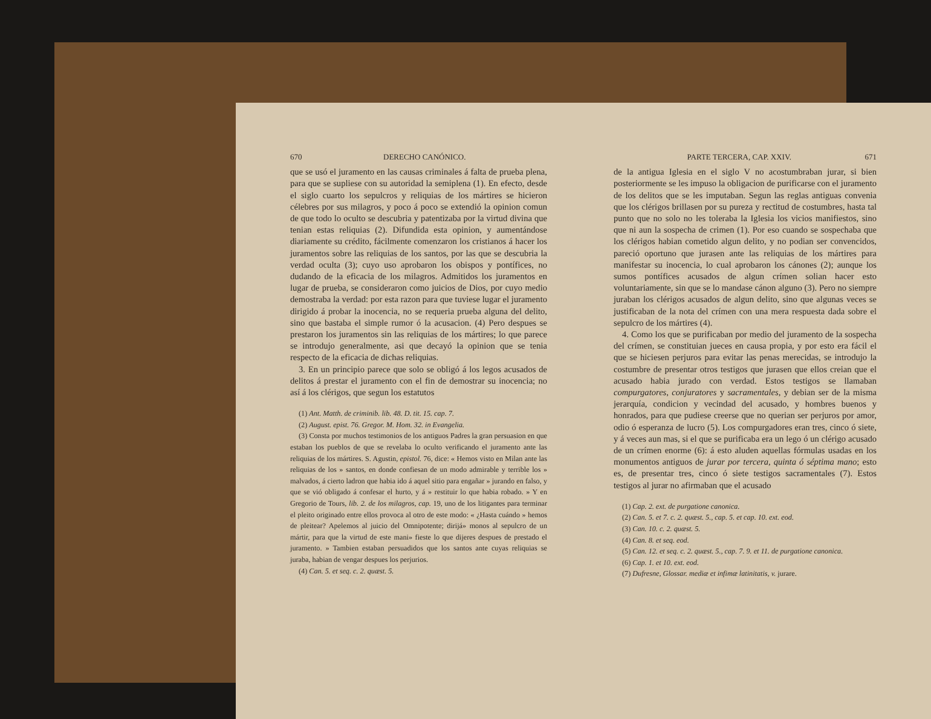670 DERECHO CANÓNICO.
que se usó el juramento en las causas criminales á falta de prueba plena, para que se supliese con su autoridad la semiplena (1). En efecto, desde el siglo cuarto los sepulcros y reliquias de los mártires se hicieron célebres por sus milagros, y poco á poco se extendió la opinion comun de que todo lo oculto se descubria y patentizaba por la virtud divina que tenian estas reliquias (2). Difundida esta opinion, y aumentándose diariamente su crédito, fácilmente comenzaron los cristianos á hacer los juramentos sobre las reliquias de los santos, por las que se descubria la verdad oculta (3); cuyo uso aprobaron los obispos y pontífices, no dudando de la eficacia de los milagros. Admitidos los juramentos en lugar de prueba, se consideraron como juicios de Dios, por cuyo medio demostraba la verdad: por esta razon para que tuviese lugar el juramento dirigido á probar la inocencia, no se requeria prueba alguna del delito, sino que bastaba el simple rumor ó la acusacion. (4) Pero despues se prestaron los juramentos sin las reliquias de los mártires; lo que parece se introdujo generalmente, asi que decayó la opinion que se tenia respecto de la eficacia de dichas reliquias.
3. En un principio parece que solo se obligó á los legos acusados de delitos á prestar el juramento con el fin de demostrar su inocencia; no así á los clérigos, que segun los estatutos
(1) Ant. Matth. de criminib. lib. 48. D. tit. 15. cap. 7.
(2) August. epist. 76. Gregor. M. Hom. 32. in Evangelia.
(3) Consta por muchos testimonios de los antiguos Padres la gran persuasion en que estaban los pueblos de que se revelaba lo oculto verificando el juramento ante las reliquias de los mártires. S. Agustin, epistol. 76, dice: « Hemos visto en Milan ante las reliquias de los » santos, en donde confiesan de un modo admirable y terrible los » malvados, á cierto ladron que habia ido á aquel sitio para engañar » jurando en falso, y que se vió obligado á confesar el hurto, y á » restituir lo que habia robado. » Y en Gregorio de Tours, lib. 2. de los milagros, cap. 19, uno de los litigantes para terminar el pleito originado entre ellos provoca al otro de este modo: « ¿Hasta cuándo » hemos de pleitear? Apelemos al juicio del Omnipotente; dirijá» monos al sepulcro de un mártir, para que la virtud de este mani» fieste lo que dijeres despues de prestado el juramento. » Tambien estaban persuadidos que los santos ante cuyas reliquias se juraba, habian de vengar despues los perjurios.
(4) Can. 5. et seq. c. 2. quæst. 5.
PARTE TERCERA, CAP. XXIV. 671
de la antigua Iglesia en el siglo V no acostumbraban jurar, si bien posteriormente se les impuso la obligacion de purificarse con el juramento de los delitos que se les imputaban. Segun las reglas antiguas convenia que los clérigos brillasen por su pureza y rectitud de costumbres, hasta tal punto que no solo no les toleraba la Iglesia los vicios manifiestos, sino que ni aun la sospecha de crimen (1). Por eso cuando se sospechaba que los clérigos habian cometido algun delito, y no podian ser convencidos, pareció oportuno que jurasen ante las reliquias de los mártires para manifestar su inocencia, lo cual aprobaron los cánones (2); aunque los sumos pontífices acusados de algun crímen solian hacer esto voluntariamente, sin que se lo mandase cánon alguno (3). Pero no siempre juraban los clérigos acusados de algun delito, sino que algunas veces se justificaban de la nota del crímen con una mera respuesta dada sobre el sepulcro de los mártires (4).
4. Como los que se purificaban por medio del juramento de la sospecha del crímen, se constituian jueces en causa propia, y por esto era fácil el que se hiciesen perjuros para evitar las penas merecidas, se introdujo la costumbre de presentar otros testigos que jurasen que ellos creian que el acusado habia jurado con verdad. Estos testigos se llamaban compurgatores, conjuratores y sacramentales, y debian ser de la misma jerarquía, condicion y vecindad del acusado, y hombres buenos y honrados, para que pudiese creerse que no querian ser perjuros por amor, odio ó esperanza de lucro (5). Los compurgadores eran tres, cinco ó siete, y á veces aun mas, si el que se purificaba era un lego ó un clérigo acusado de un crímen enorme (6): á esto aluden aquellas fórmulas usadas en los monumentos antiguos de jurar por tercera, quinta ó séptima mano; esto es, de presentar tres, cinco ó siete testigos sacramentales (7). Estos testigos al jurar no afirmaban que el acusado
(1) Cap. 2. ext. de purgatione canonica.
(2) Can. 5. et 7. c. 2. quæst. 5., cap. 5. et cap. 10. ext. eod.
(3) Can. 10. c. 2. quæst. 5.
(4) Can. 8. et seq. eod.
(5) Can. 12. et seq. c. 2. quæst. 5., cap. 7. 9. et 11. de purgatione canonica.
(6) Cap. 1. et 10. ext. eod.
(7) Dufresne, Glossar. mediæ et infimæ latinitatis, v. jurare.